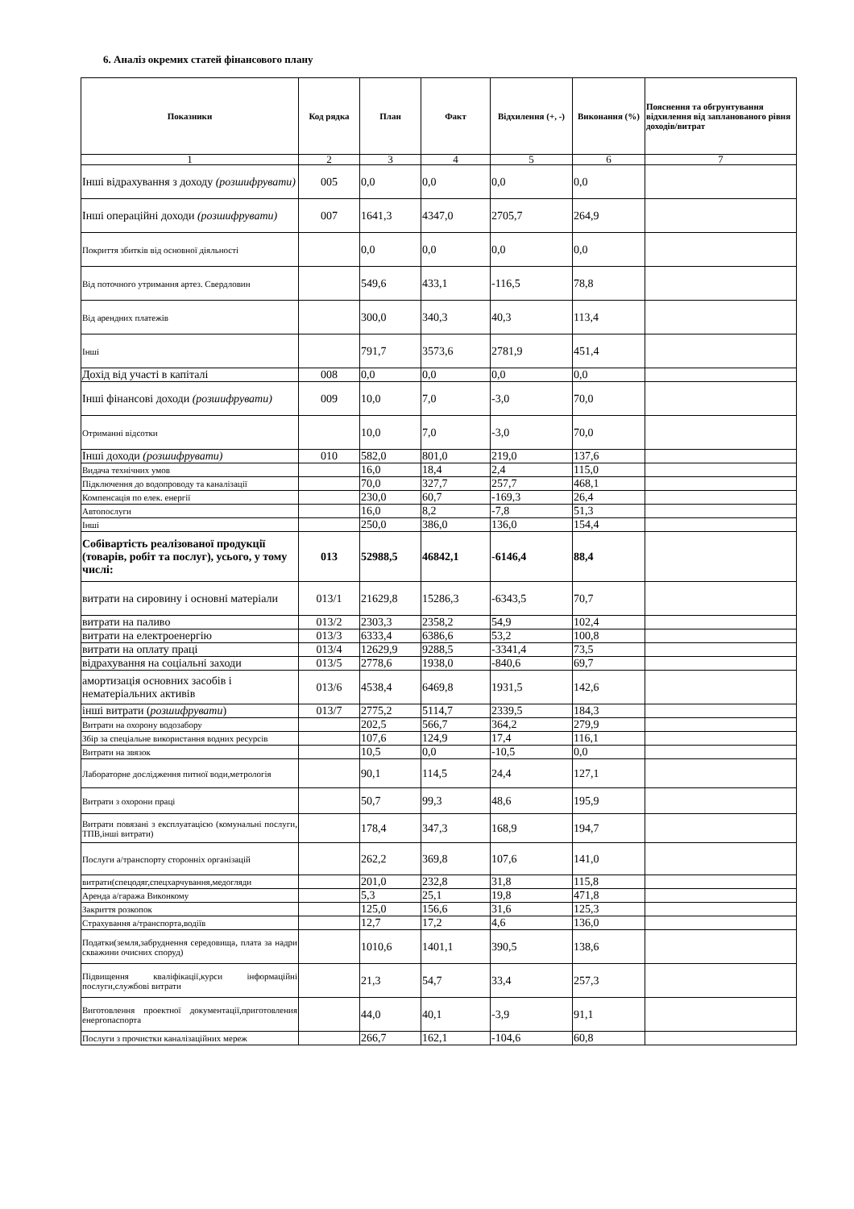6. Аналіз окремих статей фінансового плану
| Показники | Код рядка | План | Факт | Відхилення (+, -) | Виконання (%) | Пояснення та обгрунтування відхилення від запланованого рівня доходів/витрат |
| --- | --- | --- | --- | --- | --- | --- |
| 1 | 2 | 3 | 4 | 5 | 6 | 7 |
| Інші відрахування з доходу (розшифрувати) | 005 | 0,0 | 0,0 | 0,0 | 0,0 | |
| Інші операційні доходи (розшифрувати) | 007 | 1641,3 | 4347,0 | 2705,7 | 264,9 | |
| Покриття збитків від основної діяльності | | 0,0 | 0,0 | 0,0 | 0,0 | |
| Від поточного утримання артез. Свердловин | | 549,6 | 433,1 | -116,5 | 78,8 | |
| Від арендних платежів | | 300,0 | 340,3 | 40,3 | 113,4 | |
| Інші | | 791,7 | 3573,6 | 2781,9 | 451,4 | |
| Дохід від участі в капіталі | 008 | 0,0 | 0,0 | 0,0 | 0,0 | |
| Інші фінансові доходи (розшифрувати) | 009 | 10,0 | 7,0 | -3,0 | 70,0 | |
| Отриманні відсотки | | 10,0 | 7,0 | -3,0 | 70,0 | |
| Інші доходи (розшифрувати) | 010 | 582,0 | 801,0 | 219,0 | 137,6 | |
| Видача технічних умов | | 16,0 | 18,4 | 2,4 | 115,0 | |
| Підключення до водопроводу та каналізації | | 70,0 | 327,7 | 257,7 | 468,1 | |
| Компенсація по елек. енергії | | 230,0 | 60,7 | -169,3 | 26,4 | |
| Автопослуги | | 16,0 | 8,2 | -7,8 | 51,3 | |
| Інші | | 250,0 | 386,0 | 136,0 | 154,4 | |
| Собівартість реалізованої продукції (товарів, робіт та послуг), усього, у тому числі: | 013 | 52988,5 | 46842,1 | -6146,4 | 88,4 | |
| витрати на сировину і основні матеріали | 013/1 | 21629,8 | 15286,3 | -6343,5 | 70,7 | |
| витрати на паливо | 013/2 | 2303,3 | 2358,2 | 54,9 | 102,4 | |
| витрати на електроенергію | 013/3 | 6333,4 | 6386,6 | 53,2 | 100,8 | |
| витрати на оплату праці | 013/4 | 12629,9 | 9288,5 | -3341,4 | 73,5 | |
| відрахування на соціальні заходи | 013/5 | 2778,6 | 1938,0 | -840,6 | 69,7 | |
| амортизація основних засобів і нематеріальних активів | 013/6 | 4538,4 | 6469,8 | 1931,5 | 142,6 | |
| інші витрати ( розшифрувати ) | 013/7 | 2775,2 | 5114,7 | 2339,5 | 184,3 | |
| Витрати на охорону водозабору | | 202,5 | 566,7 | 364,2 | 279,9 | |
| Збір за спеціальне використання водних ресурсів | | 107,6 | 124,9 | 17,4 | 116,1 | |
| Витрати на звязок | | 10,5 | 0,0 | -10,5 | 0,0 | |
| Лабораторне дослідження питної води,метрологія | | 90,1 | 114,5 | 24,4 | 127,1 | |
| Витрати з охорони праці | | 50,7 | 99,3 | 48,6 | 195,9 | |
| Витрати повязані з експлуатацією (комунальні послуги, ТПВ,інші витрати) | | 178,4 | 347,3 | 168,9 | 194,7 | |
| Послуги а/транспорту сторонніх організацій | | 262,2 | 369,8 | 107,6 | 141,0 | |
| витрати(спецодяг,спецхарчування,медогляди | | 201,0 | 232,8 | 31,8 | 115,8 | |
| Аренда а/гаража Виконкому | | 5,3 | 25,1 | 19,8 | 471,8 | |
| Закриття розкопок | | 125,0 | 156,6 | 31,6 | 125,3 | |
| Страхування а/транспорта,водіїв | | 12,7 | 17,2 | 4,6 | 136,0 | |
| Податки(земля,забруднення середовища, плата за надри скважини очисних споруд) | | 1010,6 | 1401,1 | 390,5 | 138,6 | |
| Підвищення кваліфікації,курси інформаційні послуги,службові витрати | | 21,3 | 54,7 | 33,4 | 257,3 | |
| Виготовлення проектної документації,приготовления енергопаспорта | | 44,0 | 40,1 | -3,9 | 91,1 | |
| Послуги з прочистки каналізаційних мереж | | 266,7 | 162,1 | -104,6 | 60,8 | |